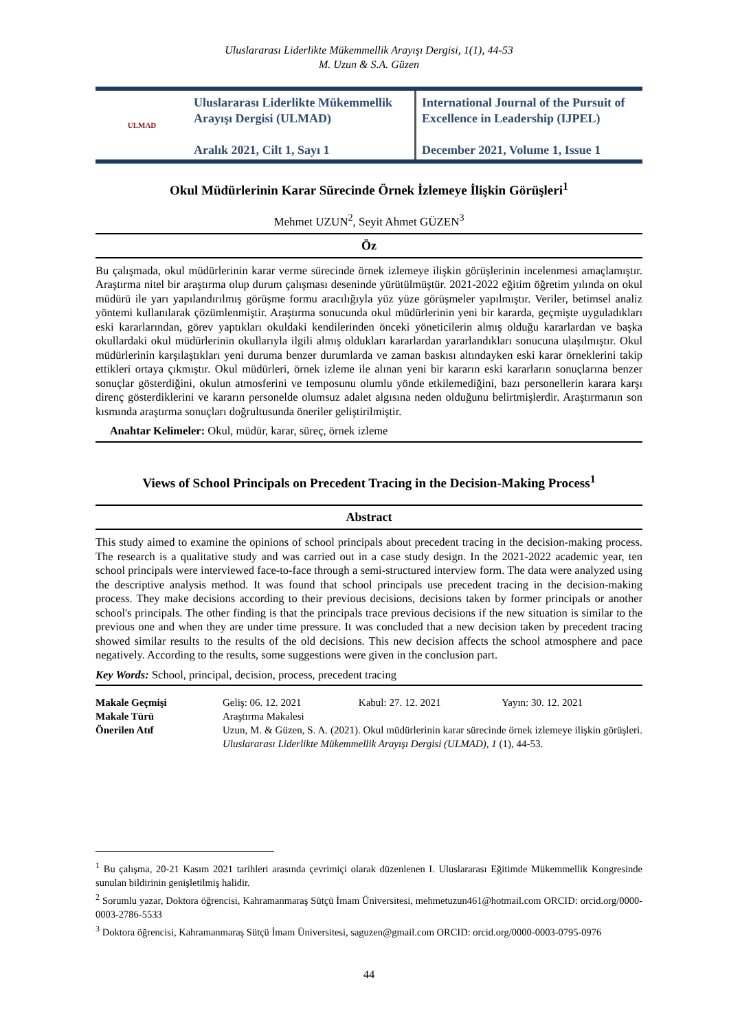Uluslararası Liderlikte Mükemmellik Arayışı Dergisi, 1(1), 44-53
M. Uzun & S.A. Güzen
ULMAD
Uluslararası Liderlikte Mükemmellik Arayışı Dergisi (ULMAD)
Aralık 2021, Cilt 1, Sayı 1
International Journal of the Pursuit of Excellence in Leadership (IJPEL)
December 2021, Volume 1, Issue 1
Okul Müdürlerinin Karar Sürecinde Örnek İzlemeye İlişkin Görüşleri<sup>1</sup>
Mehmet UZUN<sup>2</sup>, Seyit Ahmet GÜZEN<sup>3</sup>
Öz
Bu çalışmada, okul müdürlerinin karar verme sürecinde örnek izlemeye ilişkin görüşlerinin incelenmesi amaçlamıştır. Araştırma nitel bir araştırma olup durum çalışması deseninde yürütülmüştür. 2021-2022 eğitim öğretim yılında on okul müdürü ile yarı yapılandırılmış görüşme formu aracılığıyla yüz yüze görüşmeler yapılmıştır. Veriler, betimsel analiz yöntemi kullanılarak çözümlenmiştir. Araştırma sonucunda okul müdürlerinin yeni bir kararda, geçmişte uyguladıkları eski kararlarından, görev yaptıkları okuldaki kendilerinden önceki yöneticilerin almış olduğu kararlardan ve başka okullardaki okul müdürlerinin okullarıyla ilgili almış oldukları kararlardan yararlandıkları sonucuna ulaşılmıştır. Okul müdürlerinin karşılaştıkları yeni duruma benzer durumlarda ve zaman baskısı altındayken eski karar örneklerini takip ettikleri ortaya çıkmıştır. Okul müdürleri, örnek izleme ile alınan yeni bir kararın eski kararların sonuçlarına benzer sonuçlar gösterdiğini, okulun atmosferini ve temposunu olumlu yönde etkilemediğini, bazı personellerin karara karşı direnç gösterdiklerini ve kararın personelde olumsuz adalet algısına neden olduğunu belirtmişlerdir. Araştırmanın son kısmında araştırma sonuçları doğrultusunda öneriler geliştirilmiştir.
Anahtar Kelimeler: Okul, müdür, karar, süreç, örnek izleme
Views of School Principals on Precedent Tracing in the Decision-Making Process<sup>1</sup>
Abstract
This study aimed to examine the opinions of school principals about precedent tracing in the decision-making process. The research is a qualitative study and was carried out in a case study design. In the 2021-2022 academic year, ten school principals were interviewed face-to-face through a semi-structured interview form. The data were analyzed using the descriptive analysis method. It was found that school principals use precedent tracing in the decision-making process. They make decisions according to their previous decisions, decisions taken by former principals or another school's principals. The other finding is that the principals trace previous decisions if the new situation is similar to the previous one and when they are under time pressure. It was concluded that a new decision taken by precedent tracing showed similar results to the results of the old decisions. This new decision affects the school atmosphere and pace negatively. According to the results, some suggestions were given in the conclusion part.
Key Words: School, principal, decision, process, precedent tracing
| Makale Geçmişi | Geliş: 06. 12. 2021 | Kabul: 27. 12. 2021 | Yayın: 30. 12. 2021 |
| Makale Türü | Araştırma Makalesi | | |
| Önerilen Atıf | Uzun, M. & Güzen, S. A. (2021). Okul müdürlerinin karar sürecinde örnek izlemeye ilişkin görüşleri. Uluslararası Liderlikte Mükemmellik Arayışı Dergisi (ULMAD), 1 (1), 44-53. | | |
<sup>1</sup> Bu çalışma, 20-21 Kasım 2021 tarihleri arasında çevrimiçi olarak düzenlenen I. Uluslararası Eğitimde Mükemmellik Kongresinde sunulan bildirinin genişletilmiş halidir.
<sup>2</sup> Sorumlu yazar, Doktora öğrencisi, Kahramanmaraş Sütçü İmam Üniversitesi, mehmetuzun461@hotmail.com ORCID: orcid.org/0000-0003-2786-5533
<sup>3</sup> Doktora öğrencisi, Kahramanmaraş Sütçü İmam Üniversitesi, saguzen@gmail.com ORCID: orcid.org/0000-0003-0795-0976
44